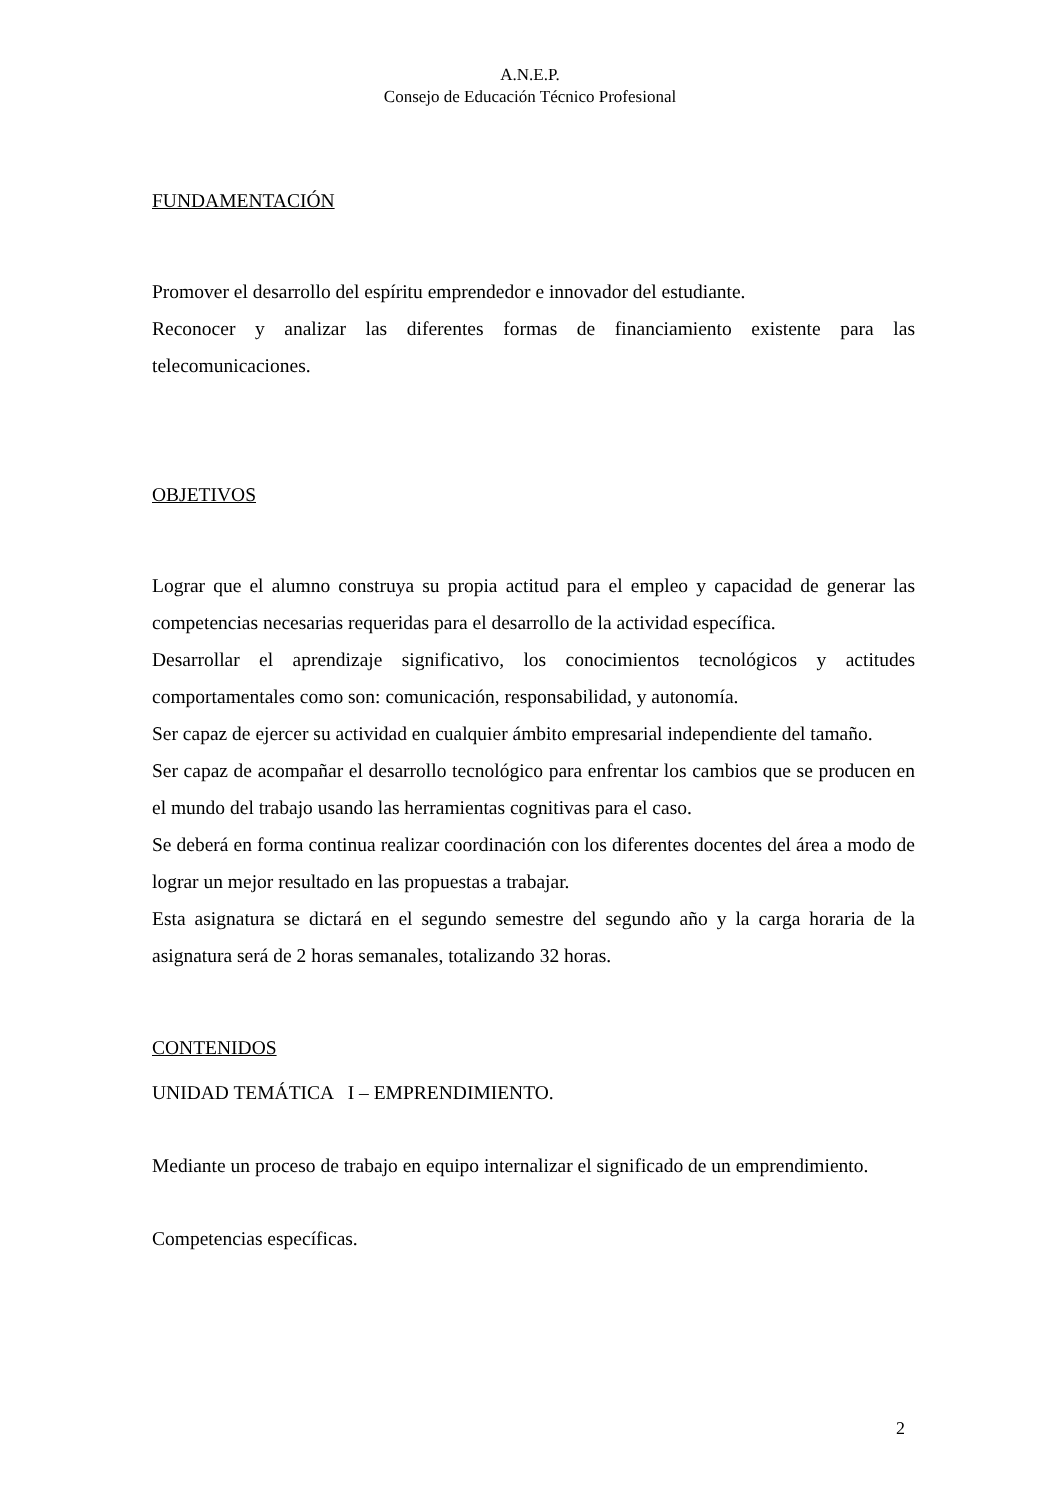A.N.E.P.
Consejo de Educación Técnico Profesional
FUNDAMENTACIÓN
Promover el desarrollo del espíritu emprendedor e innovador del estudiante.
Reconocer y analizar las diferentes formas de financiamiento existente para las telecomunicaciones.
OBJETIVOS
Lograr que el alumno construya su propia actitud para el empleo y capacidad de generar las competencias necesarias requeridas para el desarrollo de la actividad específica.
Desarrollar el aprendizaje significativo, los conocimientos tecnológicos y actitudes comportamentales como son: comunicación, responsabilidad, y autonomía.
Ser capaz de ejercer su actividad en cualquier ámbito empresarial independiente del tamaño.
Ser capaz de acompañar el desarrollo tecnológico para enfrentar los cambios que se producen en el mundo del trabajo usando las herramientas cognitivas para el caso.
Se deberá en forma continua realizar coordinación con los diferentes docentes del área a modo de lograr un mejor resultado en las propuestas a trabajar.
Esta asignatura se dictará en el segundo semestre del segundo año y la carga horaria de la asignatura será de 2 horas semanales, totalizando 32 horas.
CONTENIDOS
UNIDAD TEMÁTICA I – EMPRENDIMIENTO.
Mediante un proceso de trabajo en equipo internalizar el significado de un emprendimiento.
Competencias específicas.
2